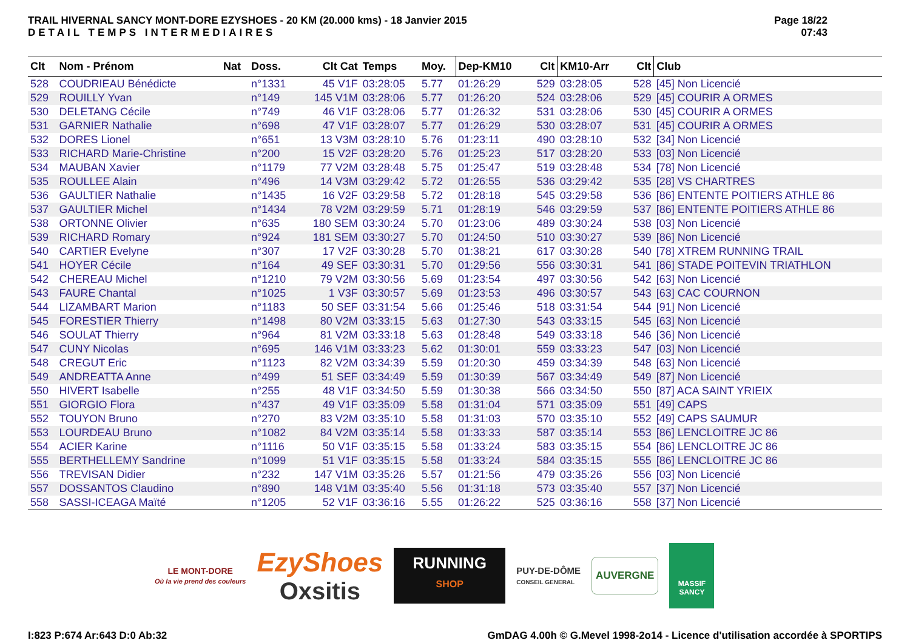TRAIL HIVERNAL SANCY MONT-DORE EZYSHOES - 20 KM (20.000 kms) - 18 Janvier 2015
DETAIL TEMPS INTERMEDIAIRES
Page 18/22
07:43
| Clt | Nom - Prénom | Nat | Doss. | Clt Cat | Temps | Moy. | Dep-KM10 | Clt | KM10-Arr | Clt | Club |
| --- | --- | --- | --- | --- | --- | --- | --- | --- | --- | --- | --- |
| 528 | COUDRIEAU Bénédicte | | n°1331 | 45 V1F | 03:28:05 | 5.77 | 01:26:29 | 529 | 03:28:05 | 528 | [45] Non Licencié |
| 529 | ROUILLY Yvan | | n°149 | 145 V1M | 03:28:06 | 5.77 | 01:26:20 | 524 | 03:28:06 | 529 | [45] COURIR A ORMES |
| 530 | DELETANG Cécile | | n°749 | 46 V1F | 03:28:06 | 5.77 | 01:26:32 | 531 | 03:28:06 | 530 | [45] COURIR A ORMES |
| 531 | GARNIER Nathalie | | n°698 | 47 V1F | 03:28:07 | 5.77 | 01:26:29 | 530 | 03:28:07 | 531 | [45] COURIR A ORMES |
| 532 | DORES Lionel | | n°651 | 13 V3M | 03:28:10 | 5.76 | 01:23:11 | 490 | 03:28:10 | 532 | [34] Non Licencié |
| 533 | RICHARD Marie-Christine | | n°200 | 15 V2F | 03:28:20 | 5.76 | 01:25:23 | 517 | 03:28:20 | 533 | [03] Non Licencié |
| 534 | MAUBAN Xavier | | n°1179 | 77 V2M | 03:28:48 | 5.75 | 01:25:47 | 519 | 03:28:48 | 534 | [78] Non Licencié |
| 535 | ROULLEE Alain | | n°496 | 14 V3M | 03:29:42 | 5.72 | 01:26:55 | 536 | 03:29:42 | 535 | [28] VS CHARTRES |
| 536 | GAULTIER Nathalie | | n°1435 | 16 V2F | 03:29:58 | 5.72 | 01:28:18 | 545 | 03:29:58 | 536 | [86] ENTENTE POITIERS ATHLE 86 |
| 537 | GAULTIER Michel | | n°1434 | 78 V2M | 03:29:59 | 5.71 | 01:28:19 | 546 | 03:29:59 | 537 | [86] ENTENTE POITIERS ATHLE 86 |
| 538 | ORTONNE Olivier | | n°635 | 180 SEM | 03:30:24 | 5.70 | 01:23:06 | 489 | 03:30:24 | 538 | [03] Non Licencié |
| 539 | RICHARD Romary | | n°924 | 181 SEM | 03:30:27 | 5.70 | 01:24:50 | 510 | 03:30:27 | 539 | [86] Non Licencié |
| 540 | CARTIER Evelyne | | n°307 | 17 V2F | 03:30:28 | 5.70 | 01:38:21 | 617 | 03:30:28 | 540 | [78] XTREM RUNNING TRAIL |
| 541 | HOYER Cécile | | n°164 | 49 SEF | 03:30:31 | 5.70 | 01:29:56 | 556 | 03:30:31 | 541 | [86] STADE POITEVIN TRIATHLON |
| 542 | CHEREAU Michel | | n°1210 | 79 V2M | 03:30:56 | 5.69 | 01:23:54 | 497 | 03:30:56 | 542 | [63] Non Licencié |
| 543 | FAURE Chantal | | n°1025 | 1 V3F | 03:30:57 | 5.69 | 01:23:53 | 496 | 03:30:57 | 543 | [63] CAC COURNON |
| 544 | LIZAMBART Marion | | n°1183 | 50 SEF | 03:31:54 | 5.66 | 01:25:46 | 518 | 03:31:54 | 544 | [91] Non Licencié |
| 545 | FORESTIER Thierry | | n°1498 | 80 V2M | 03:33:15 | 5.63 | 01:27:30 | 543 | 03:33:15 | 545 | [63] Non Licencié |
| 546 | SOULAT Thierry | | n°964 | 81 V2M | 03:33:18 | 5.63 | 01:28:48 | 549 | 03:33:18 | 546 | [36] Non Licencié |
| 547 | CUNY Nicolas | | n°695 | 146 V1M | 03:33:23 | 5.62 | 01:30:01 | 559 | 03:33:23 | 547 | [03] Non Licencié |
| 548 | CREGUT Eric | | n°1123 | 82 V2M | 03:34:39 | 5.59 | 01:20:30 | 459 | 03:34:39 | 548 | [63] Non Licencié |
| 549 | ANDREATTA Anne | | n°499 | 51 SEF | 03:34:49 | 5.59 | 01:30:39 | 567 | 03:34:49 | 549 | [87] Non Licencié |
| 550 | HIVERT Isabelle | | n°255 | 48 V1F | 03:34:50 | 5.59 | 01:30:38 | 566 | 03:34:50 | 550 | [87] ACA SAINT YRIEIX |
| 551 | GIORGIO Flora | | n°437 | 49 V1F | 03:35:09 | 5.58 | 01:31:04 | 571 | 03:35:09 | 551 | [49] CAPS |
| 552 | TOUYON Bruno | | n°270 | 83 V2M | 03:35:10 | 5.58 | 01:31:03 | 570 | 03:35:10 | 552 | [49] CAPS SAUMUR |
| 553 | LOURDEAU Bruno | | n°1082 | 84 V2M | 03:35:14 | 5.58 | 01:33:33 | 587 | 03:35:14 | 553 | [86] LENCLOITRE JC 86 |
| 554 | ACIER Karine | | n°1116 | 50 V1F | 03:35:15 | 5.58 | 01:33:24 | 583 | 03:35:15 | 554 | [86] LENCLOITRE JC 86 |
| 555 | BERTHELLEMY Sandrine | | n°1099 | 51 V1F | 03:35:15 | 5.58 | 01:33:24 | 584 | 03:35:15 | 555 | [86] LENCLOITRE JC 86 |
| 556 | TREVISAN Didier | | n°232 | 147 V1M | 03:35:26 | 5.57 | 01:21:56 | 479 | 03:35:26 | 556 | [03] Non Licencié |
| 557 | DOSSANTOS Claudino | | n°890 | 148 V1M | 03:35:40 | 5.56 | 01:31:18 | 573 | 03:35:40 | 557 | [37] Non Licencié |
| 558 | SASSI-ICEAGA Maïté | | n°1205 | 52 V1F | 03:36:16 | 5.55 | 01:26:22 | 525 | 03:36:16 | 558 | [37] Non Licencié |
LE MONT-DORE
Où la vie prend des couleurs
EzyShoes
Oxsitis
RUNNING
SHOP
PUY-DE-DÔME
CONSEIL GENERAL
AUVERGNE
MASSIF SANCY
I:823 P:674 Ar:643 D:0 Ab:32 GmDAG 4.00h © G.Mevel 1998-2o14 - Licence d'utilisation accordée à SPORTIPS